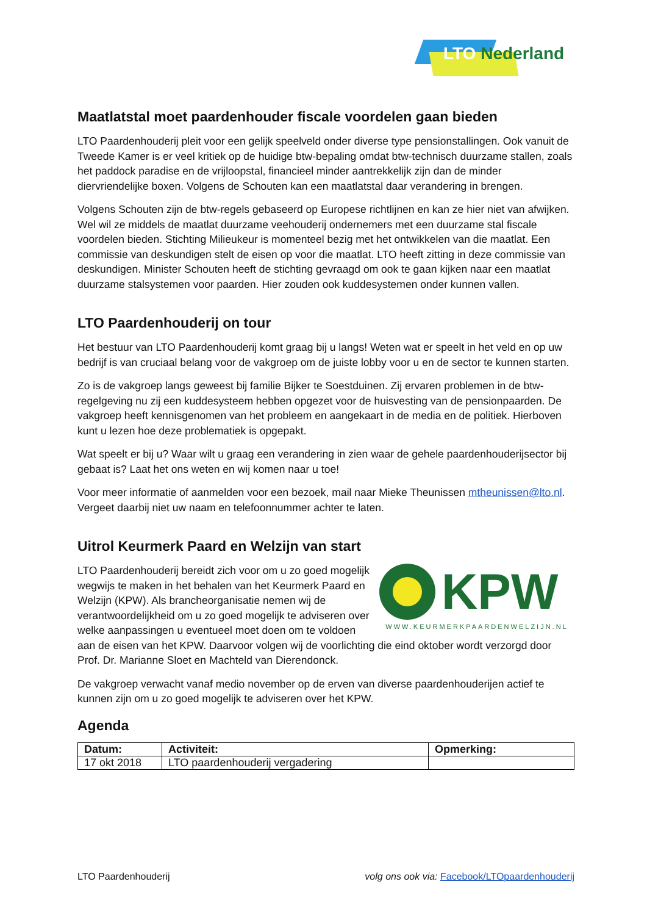LTO Nederland
Maatlatstal moet paardenhouder fiscale voordelen gaan bieden
LTO Paardenhouderij pleit voor een gelijk speelveld onder diverse type pensionstallingen. Ook vanuit de Tweede Kamer is er veel kritiek op de huidige btw-bepaling omdat btw-technisch duurzame stallen, zoals het paddock paradise en de vrijloopstal, financieel minder aantrekkelijk zijn dan de minder diervriendelijke boxen. Volgens de Schouten kan een maatlatstal daar verandering in brengen.
Volgens Schouten zijn de btw-regels gebaseerd op Europese richtlijnen en kan ze hier niet van afwijken. Wel wil ze middels de maatlat duurzame veehouderij ondernemers met een duurzame stal fiscale voordelen bieden. Stichting Milieukeur is momenteel bezig met het ontwikkelen van die maatlat. Een commissie van deskundigen stelt de eisen op voor die maatlat. LTO heeft zitting in deze commissie van deskundigen. Minister Schouten heeft de stichting gevraagd om ook te gaan kijken naar een maatlat duurzame stalsystemen voor paarden. Hier zouden ook kuddesystemen onder kunnen vallen.
LTO Paardenhouderij on tour
Het bestuur van LTO Paardenhouderij komt graag bij u langs! Weten wat er speelt in het veld en op uw bedrijf is van cruciaal belang voor de vakgroep om de juiste lobby voor u en de sector te kunnen starten.
Zo is de vakgroep langs geweest bij familie Bijker te Soestduinen. Zij ervaren problemen in de btw-regelgeving nu zij een kuddesysteem hebben opgezet voor de huisvesting van de pensionpaarden. De vakgroep heeft kennisgenomen van het probleem en aangekaart in de media en de politiek. Hierboven kunt u lezen hoe deze problematiek is opgepakt.
Wat speelt er bij u? Waar wilt u graag een verandering in zien waar de gehele paardenhouderijsector bij gebaat is? Laat het ons weten en wij komen naar u toe!
Voor meer informatie of aanmelden voor een bezoek, mail naar Mieke Theunissen mtheunissen@lto.nl. Vergeet daarbij niet uw naam en telefoonnummer achter te laten.
Uitrol Keurmerk Paard en Welzijn van start
KPW
WWW.KEURMERKPAARDENWELZIJN.NL
LTO Paardenhouderij bereidt zich voor om u zo goed mogelijk wegwijs te maken in het behalen van het Keurmerk Paard en Welzijn (KPW). Als brancheorganisatie nemen wij de verantwoordelijkheid om u zo goed mogelijk te adviseren over welke aanpassingen u eventueel moet doen om te voldoen aan de eisen van het KPW. Daarvoor volgen wij de voorlichting die eind oktober wordt verzorgd door Prof. Dr. Marianne Sloet en Machteld van Dierendonck.
De vakgroep verwacht vanaf medio november op de erven van diverse paardenhouderijen actief te kunnen zijn om u zo goed mogelijk te adviseren over het KPW.
Agenda
| Datum: | Activiteit: | Opmerking: |
| --- | --- | --- |
| 17 okt 2018 | LTO paardenhouderij vergadering | |
LTO Paardenhouderij volg ons ook via: Facebook/LTOpaardenhouderij